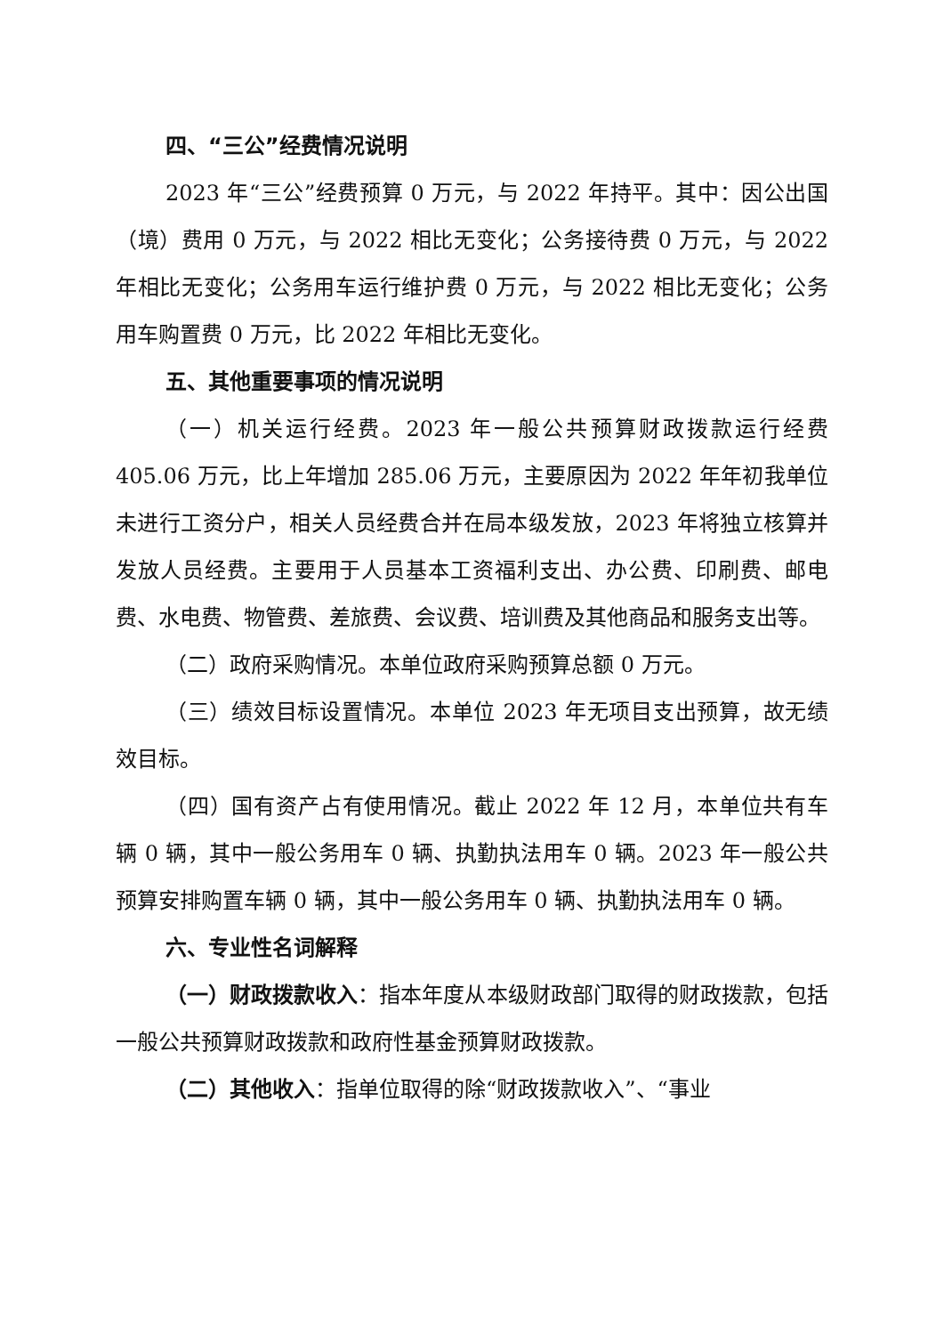四、“三公”经费情况说明
2023 年“三公”经费预算 0 万元，与 2022 年持平。其中：因公出国（境）费用 0 万元，与 2022 相比无变化；公务接待费 0 万元，与 2022 年相比无变化；公务用车运行维护费 0 万元，与 2022 相比无变化；公务用车购置费 0 万元，比 2022 年相比无变化。
五、其他重要事项的情况说明
（一）机关运行经费。2023 年一般公共预算财政拨款运行经费 405.06 万元，比上年增加 285.06 万元，主要原因为 2022 年年初我单位未进行工资分户，相关人员经费合并在局本级发放，2023 年将独立核算并发放人员经费。主要用于人员基本工资福利支出、办公费、印刷费、邮电费、水电费、物管费、差旅费、会议费、培训费及其他商品和服务支出等。
（二）政府采购情况。本单位政府采购预算总额 0 万元。
（三）绩效目标设置情况。本单位 2023 年无项目支出预算，故无绩效目标。
（四）国有资产占有使用情况。截止 2022 年 12 月，本单位共有车辆 0 辆，其中一般公务用车 0 辆、执勤执法用车 0 辆。2023 年一般公共预算安排购置车辆 0 辆，其中一般公务用车 0 辆、执勤执法用车 0 辆。
六、专业性名词解释
（一）财政拨款收入：指本年度从本级财政部门取得的财政拨款，包括一般公共预算财政拨款和政府性基金预算财政拨款。
（二）其他收入：指单位取得的除“财政拨款收入”、“事业